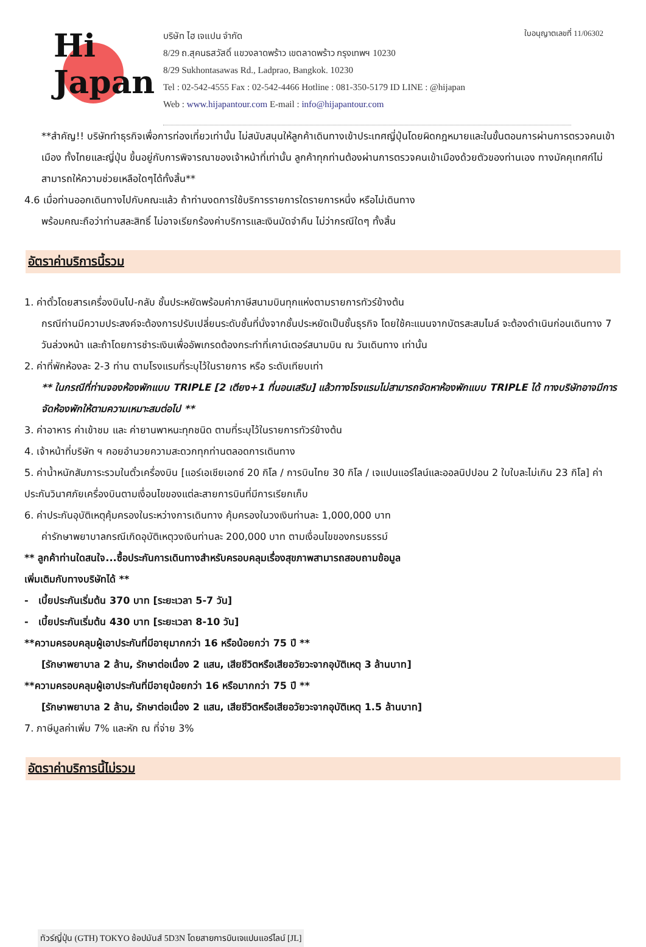Hi
Japan
บริษัท ไฮ เจแปน จำกัด
8/29 ถ.สุคนธสวัสดิ์ แขวงลาดพร้าว เขตลาดพร้าว กรุงเทพฯ 10230
8/29 Sukhontasawas Rd., Ladprao, Bangkok. 10230
Tel : 02-542-4555 Fax : 02-542-4466 Hotline : 081-350-5179 ID LINE : @hijapan
Web : www.hijapantour.com E-mail : info@hijapantour.com
ใบอนุญาตเลขที่ 11/06302
**สำคัญ!! บริษัททำธุรกิจเพื่อการท่องเที่ยวเท่านั้น ไม่สนับสนุนให้ลูกค้าเดินทางเข้าประเทศญี่ปุ่นโดยผิดกฎหมายและในขั้นตอนการผ่านการตรวจคนเข้าเมือง ทั้งไทยและญี่ปุ่น ขึ้นอยู่กับการพิจารณาของเจ้าหน้าที่เท่านั้น ลูกค้าทุกท่านต้องผ่านการตรวจคนเข้าเมืองด้วยตัวของท่านเอง ทางมัคคุเทศก์ไม่สามารถให้ความช่วยเหลือใดๆได้ทั้งสิ้น**
4.6 เมื่อท่านออกเดินทางไปกับคณะแล้ว ถ้าท่านงดการใช้บริการรายการใดรายการหนึ่ง หรือไม่เดินทาง
พร้อมคณะถือว่าท่านสละสิทธิ์ ไม่อาจเรียกร้องค่าบริการและเงินมัดจำคืน ไม่ว่ากรณีใดๆ ทั้งสิ้น
อัตราค่าบริการนี้รวม
1. ค่าตั๋วโดยสารเครื่องบินไป-กลับ ชั้นประหยัดพร้อมค่าภาษีสนามบินทุกแห่งตามรายการทัวร์ข้างต้น
กรณีท่านมีความประสงค์จะต้องการปรับเปลี่ยนระดับชั้นที่นั่งจากชั้นประหยัดเป็นชั้นธุรกิจ โดยใช้คะแนนจากบัตรสะสมไมล์ จะต้องดำเนินก่อนเดินทาง 7 วันล่วงหน้า และถ้าโดยการชำระเงินเพื่ออัพเกรดต้องกระทำที่เคาน์เตอร์สนามบิน ณ วันเดินทาง เท่านั้น
2. ค่าที่พักห้องละ 2-3 ท่าน ตามโรงแรมที่ระบุไว้ในรายการ หรือ ระดับเทียบเท่า
** ในกรณีที่ท่านจองห้องพักแบบ TRIPLE [2 เตียง+1 ที่นอนเสริม] แล้วทางโรงแรมไม่สามารถจัดหาห้องพักแบบ TRIPLE ได้ ทางบริษัทอาจมีการจัดห้องพักให้ตามความเหมาะสมต่อไป **
3. ค่าอาหาร ค่าเข้าชม และ ค่ายานพาหนะทุกชนิด ตามที่ระบุไว้ในรายการทัวร์ข้างต้น
4. เจ้าหน้าที่บริษัท ฯ คอยอำนวยความสะดวกทุกท่านตลอดการเดินทาง
5. ค่าน้ำหนักสัมภาระรวมในตั๋วเครื่องบิน [แอร์เอเชียเอกซ์ 20 กิโล / การบินไทย 30 กิโล / เจแปนแอร์ไลน์และออลนิปปอน 2 ใบใบละไม่เกิน 23 กิโล] ค่าประกันวินาศภัยเครื่องบินตามเงื่อนไขของแต่ละสายการบินที่มีการเรียกเก็บ
6. ค่าประกันอุบัติเหตุคุ้มครองในระหว่างการเดินทาง คุ้มครองในวงเงินท่านละ 1,000,000 บาท
ค่ารักษาพยาบาลกรณีเกิดอุบัติเหตุวงเงินท่านละ 200,000 บาท ตามเงื่อนไขของกรมธรรม์
** ลูกค้าท่านใดสนใจ...ซื้อประกันการเดินทางสำหรับครอบคลุมเรื่องสุขภาพสามารถสอบถามข้อมูล
เพิ่มเติมกับทางบริษัทได้ **
- เบี้ยประกันเริ่มต้น 370 บาท [ระยะเวลา 5-7 วัน]
- เบี้ยประกันเริ่มต้น 430 บาท [ระยะเวลา 8-10 วัน]
**ความครอบคลุมผู้เอาประกันที่มีอายุมากกว่า 16 หรือน้อยกว่า 75 ปี **
[รักษาพยาบาล 2 ล้าน, รักษาต่อเนื่อง 2 แสน, เสียชีวิตหรือเสียอวัยวะจากอุบัติเหตุ 3 ล้านบาท]
**ความครอบคลุมผู้เอาประกันที่มีอายุน้อยกว่า 16 หรือมากกว่า 75 ปี **
[รักษาพยาบาล 2 ล้าน, รักษาต่อเนื่อง 2 แสน, เสียชีวิตหรือเสียอวัยวะจากอุบัติเหตุ 1.5 ล้านบาท]
7. ภาษีมูลค่าเพิ่ม 7% และหัก ณ ที่จ่าย 3%
อัตราค่าบริการนี้ไม่รวม
ทัวร์ญี่ปุ่น (GTH) TOKYO ช้อปมันส์ 5D3N โดยสายการบินเจแปนแอร์ไลน์ [JL]